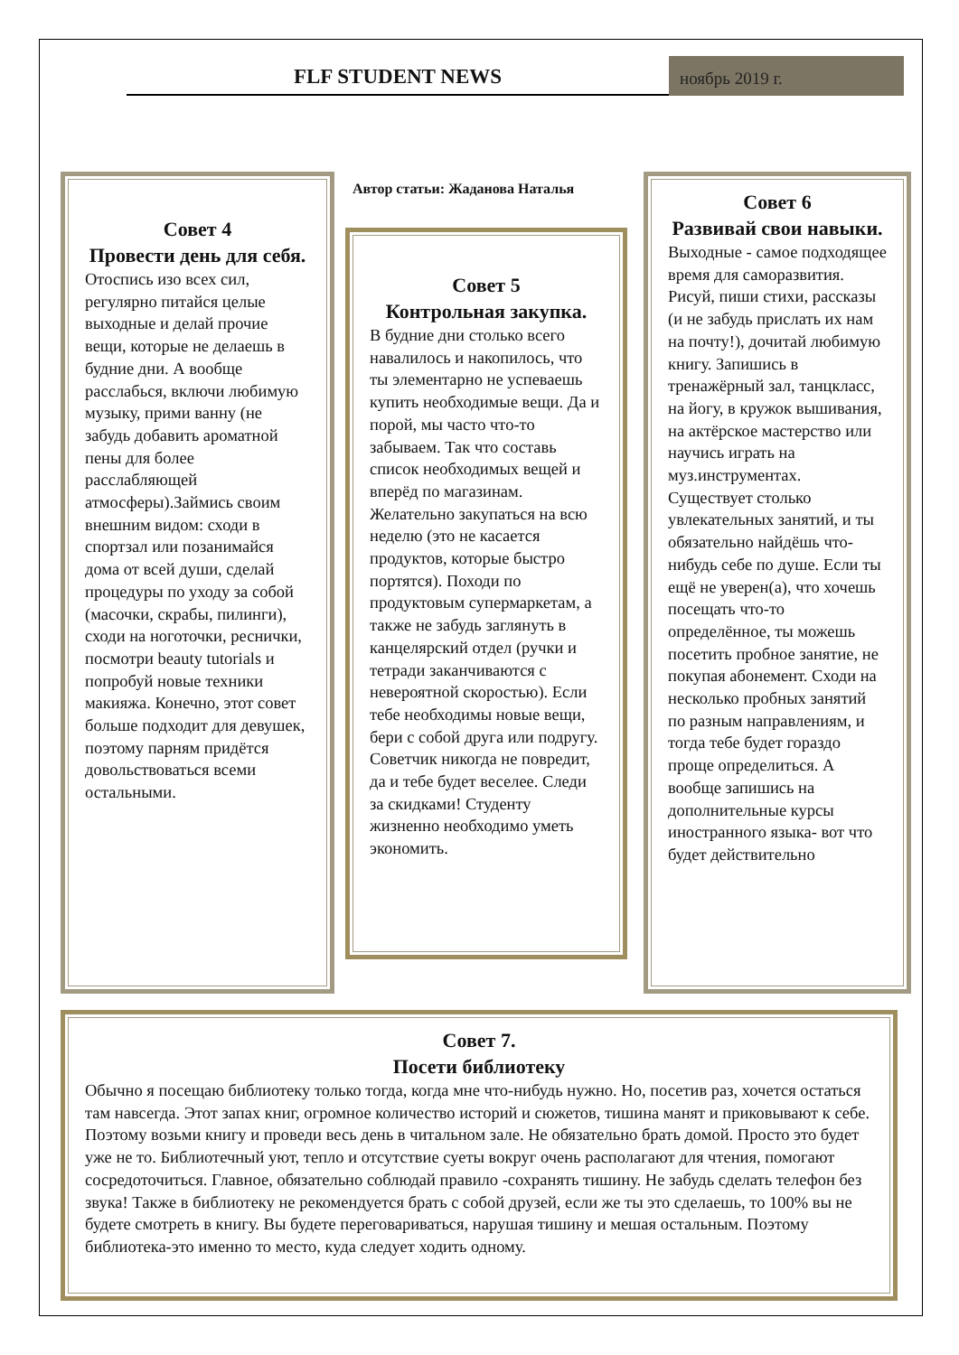FLF STUDENT NEWS
ноябрь 2019 г.
Совет 4
Провести день для себя.
Отоспись изо всех сил, регулярно питайся целые выходные и делай прочие вещи, которые не делаешь в будние дни. А вообще расслабься, включи любимую музыку, прими ванну (не забудь добавить ароматной пены для более расслабляющей атмосферы).Займись своим внешним видом: сходи в спортзал или позанимайся дома от всей души, сделай процедуры по уходу за собой (масочки, скрабы, пилинги), сходи на ноготочки, реснички, посмотри beauty tutorials и попробуй новые техники макияжа. Конечно, этот совет больше подходит для девушек, поэтому парням придётся довольствоваться всеми остальными.
Автор статьи: Жаданова Наталья
Совет 5
Контрольная закупка.
В будние дни столько всего навалилось и накопилось, что ты элементарно не успеваешь купить необходимые вещи. Да и порой, мы часто что-то забываем. Так что составь список необходимых вещей и вперёд по магазинам. Желательно закупаться на всю неделю (это не касается продуктов, которые быстро портятся). Походи по продуктовым супермаркетам, а также не забудь заглянуть в канцелярский отдел (ручки и тетради заканчиваются с невероятной скоростью). Если тебе необходимы новые вещи, бери с собой друга или подругу. Советчик никогда не повредит, да и тебе будет веселее. Следи за скидками! Студенту жизненно необходимо уметь экономить.
Совет 6
Развивай свои навыки.
Выходные - самое подходящее время для саморазвития. Рисуй, пиши стихи, рассказы (и не забудь прислать их нам на почту!), дочитай любимую книгу. Запишись в тренажёрный зал, танцкласс, на йогу, в кружок вышивания, на актёрское мастерство или научись играть на муз.инструментах. Существует столько увлекательных занятий, и ты обязательно найдёшь что-нибудь себе по душе. Если ты ещё не уверен(а), что хочешь посещать что-то определённое, ты можешь посетить пробное занятие, не покупая абонемент. Сходи на несколько пробных занятий по разным направлениям, и тогда тебе будет гораздо проще определиться. А вообще запишись на дополнительные курсы иностранного языка- вот что будет действительно
Совет 7.
Посети библиотеку
Обычно я посещаю библиотеку только тогда, когда мне что-нибудь нужно. Но, посетив раз, хочется остаться там навсегда. Этот запах книг, огромное количество историй и сюжетов, тишина манят и приковывают к себе. Поэтому возьми книгу и проведи весь день в читальном зале. Не обязательно брать домой. Просто это будет уже не то. Библиотечный уют, тепло и отсутствие суеты вокруг очень располагают для чтения, помогают сосредоточиться. Главное, обязательно соблюдай правило -сохранять тишину. Не забудь сделать телефон без звука! Также в библиотеку не рекомендуется брать с собой друзей, если же ты это сделаешь, то 100% вы не будете смотреть в книгу. Вы будете переговариваться, нарушая тишину и мешая остальным. Поэтому библиотека-это именно то место, куда следует ходить одному.